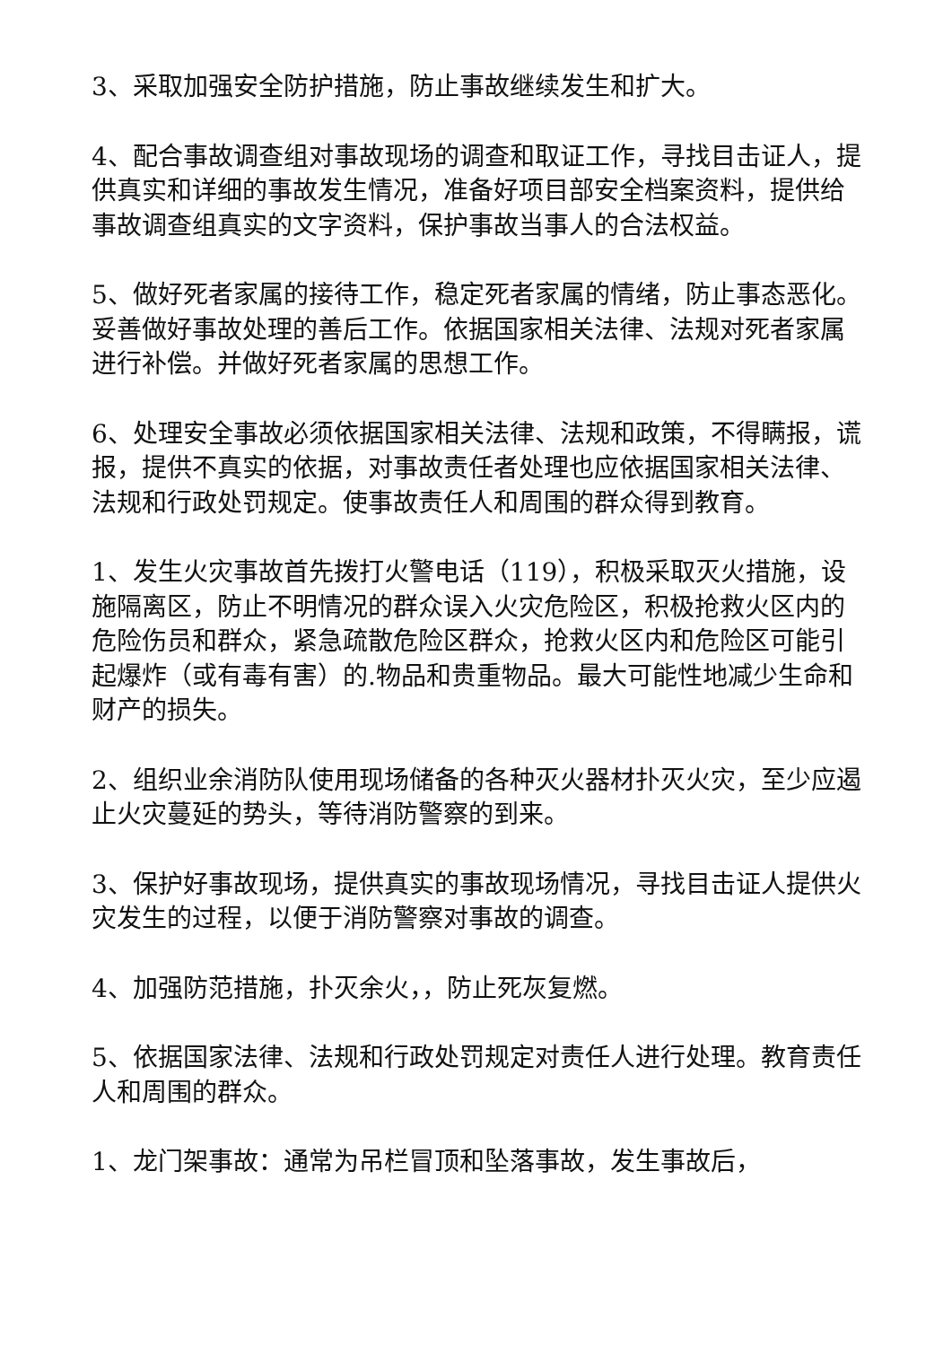3、采取加强安全防护措施，防止事故继续发生和扩大。
4、配合事故调查组对事故现场的调查和取证工作，寻找目击证人，提供真实和详细的事故发生情况，准备好项目部安全档案资料，提供给事故调查组真实的文字资料，保护事故当事人的合法权益。
5、做好死者家属的接待工作，稳定死者家属的情绪，防止事态恶化。妥善做好事故处理的善后工作。依据国家相关法律、法规对死者家属进行补偿。并做好死者家属的思想工作。
6、处理安全事故必须依据国家相关法律、法规和政策，不得瞒报，谎报，提供不真实的依据，对事故责任者处理也应依据国家相关法律、法规和行政处罚规定。使事故责任人和周围的群众得到教育。
1、发生火灾事故首先拨打火警电话（119），积极采取灭火措施，设施隔离区，防止不明情况的群众误入火灾危险区，积极抢救火区内的危险伤员和群众，紧急疏散危险区群众，抢救火区内和危险区可能引起爆炸（或有毒有害）的.物品和贵重物品。最大可能性地减少生命和财产的损失。
2、组织业余消防队使用现场储备的各种灭火器材扑灭火灾，至少应遏止火灾蔓延的势头，等待消防警察的到来。
3、保护好事故现场，提供真实的事故现场情况，寻找目击证人提供火灾发生的过程，以便于消防警察对事故的调查。
4、加强防范措施，扑灭余火，，防止死灰复燃。
5、依据国家法律、法规和行政处罚规定对责任人进行处理。教育责任人和周围的群众。
1、龙门架事故：通常为吊栏冒顶和坠落事故，发生事故后，